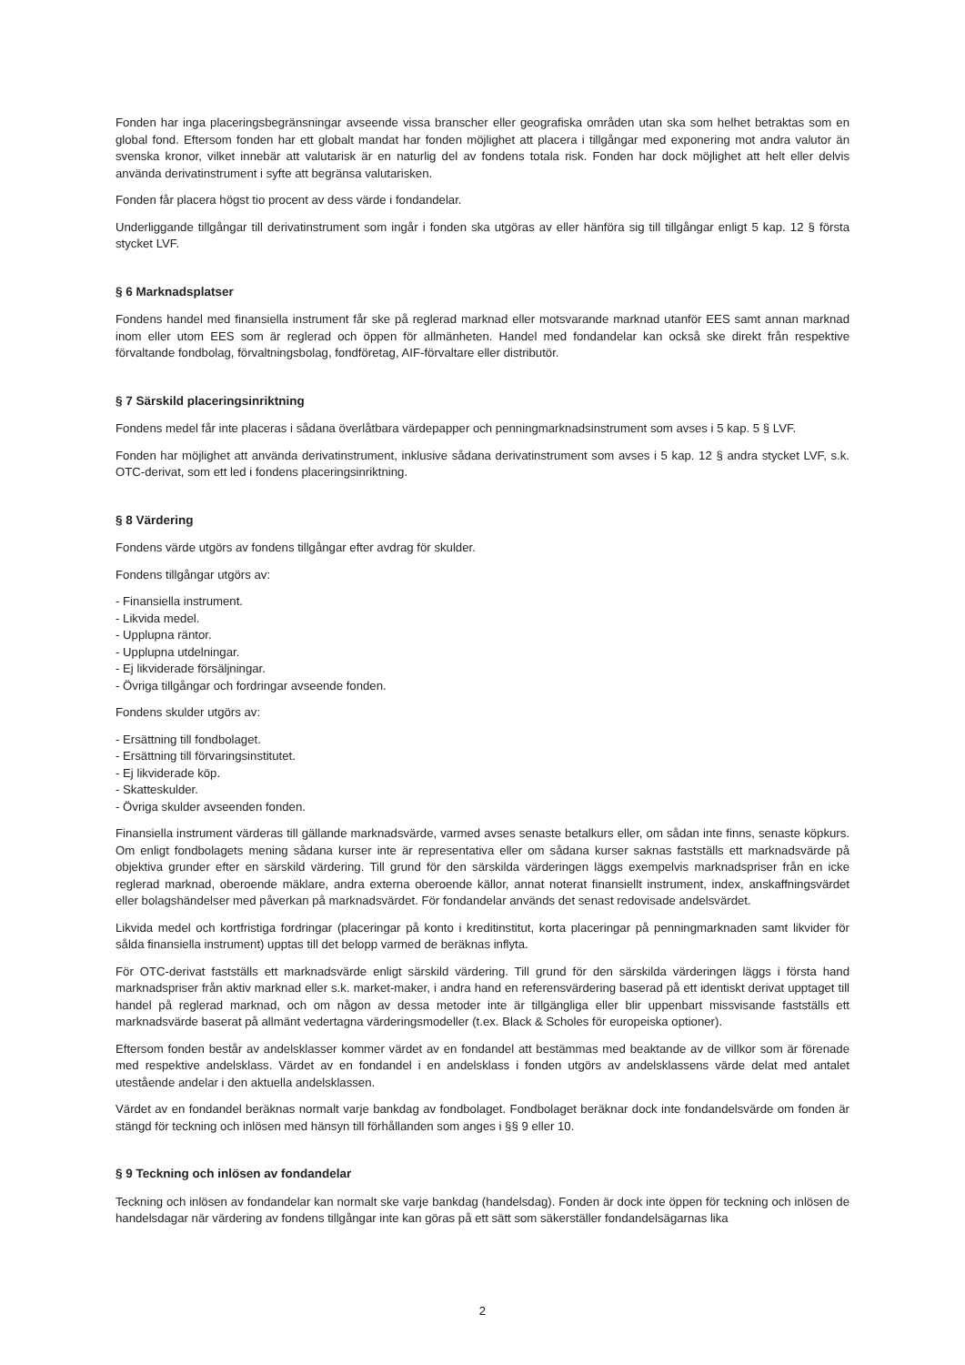Fonden har inga placeringsbegränsningar avseende vissa branscher eller geografiska områden utan ska som helhet betraktas som en global fond. Eftersom fonden har ett globalt mandat har fonden möjlighet att placera i tillgångar med exponering mot andra valutor än svenska kronor, vilket innebär att valutarisk är en naturlig del av fondens totala risk. Fonden har dock möjlighet att helt eller delvis använda derivatinstrument i syfte att begränsa valutarisken.
Fonden får placera högst tio procent av dess värde i fondandelar.
Underliggande tillgångar till derivatinstrument som ingår i fonden ska utgöras av eller hänföra sig till tillgångar enligt 5 kap. 12 § första stycket LVF.
§ 6 Marknadsplatser
Fondens handel med finansiella instrument får ske på reglerad marknad eller motsvarande marknad utanför EES samt annan marknad inom eller utom EES som är reglerad och öppen för allmänheten. Handel med fondandelar kan också ske direkt från respektive förvaltande fondbolag, förvaltningsbolag, fondföretag, AIF-förvaltare eller distributör.
§ 7 Särskild placeringsinriktning
Fondens medel får inte placeras i sådana överlåtbara värdepapper och penningmarknadsinstrument som avses i 5 kap. 5 § LVF.
Fonden har möjlighet att använda derivatinstrument, inklusive sådana derivatinstrument som avses i 5 kap. 12 § andra stycket LVF, s.k. OTC-derivat, som ett led i fondens placeringsinriktning.
§ 8 Värdering
Fondens värde utgörs av fondens tillgångar efter avdrag för skulder.
Fondens tillgångar utgörs av:
- Finansiella instrument.
- Likvida medel.
- Upplupna räntor.
- Upplupna utdelningar.
- Ej likviderade försäljningar.
- Övriga tillgångar och fordringar avseende fonden.
Fondens skulder utgörs av:
- Ersättning till fondbolaget.
- Ersättning till förvaringsinstitutet.
- Ej likviderade köp.
- Skatteskulder.
- Övriga skulder avseenden fonden.
Finansiella instrument värderas till gällande marknadsvärde, varmed avses senaste betalkurs eller, om sådan inte finns, senaste köpkurs. Om enligt fondbolagets mening sådana kurser inte är representativa eller om sådana kurser saknas fastställs ett marknadsvärde på objektiva grunder efter en särskild värdering. Till grund för den särskilda värderingen läggs exempelvis marknadspriser från en icke reglerad marknad, oberoende mäklare, andra externa oberoende källor, annat noterat finansiellt instrument, index, anskaffningsvärdet eller bolagshändelser med påverkan på marknadsvärdet. För fondandelar används det senast redovisade andelsvärdet.
Likvida medel och kortfristiga fordringar (placeringar på konto i kreditinstitut, korta placeringar på penningmarknaden samt likvider för sålda finansiella instrument) upptas till det belopp varmed de beräknas inflyta.
För OTC-derivat fastställs ett marknadsvärde enligt särskild värdering. Till grund för den särskilda värderingen läggs i första hand marknadspriser från aktiv marknad eller s.k. market-maker, i andra hand en referensvärdering baserad på ett identiskt derivat upptaget till handel på reglerad marknad, och om någon av dessa metoder inte är tillgängliga eller blir uppenbart missvisande fastställs ett marknadsvärde baserat på allmänt vedertagna värderingsmodeller (t.ex. Black & Scholes för europeiska optioner).
Eftersom fonden består av andelsklasser kommer värdet av en fondandel att bestämmas med beaktande av de villkor som är förenade med respektive andelsklass. Värdet av en fondandel i en andelsklass i fonden utgörs av andelsklassens värde delat med antalet utestående andelar i den aktuella andelsklassen.
Värdet av en fondandel beräknas normalt varje bankdag av fondbolaget. Fondbolaget beräknar dock inte fondandelsvärde om fonden är stängd för teckning och inlösen med hänsyn till förhållanden som anges i §§ 9 eller 10.
§ 9 Teckning och inlösen av fondandelar
Teckning och inlösen av fondandelar kan normalt ske varje bankdag (handelsdag). Fonden är dock inte öppen för teckning och inlösen de handelsdagar när värdering av fondens tillgångar inte kan göras på ett sätt som säkerställer fondandelsägarnas lika
2